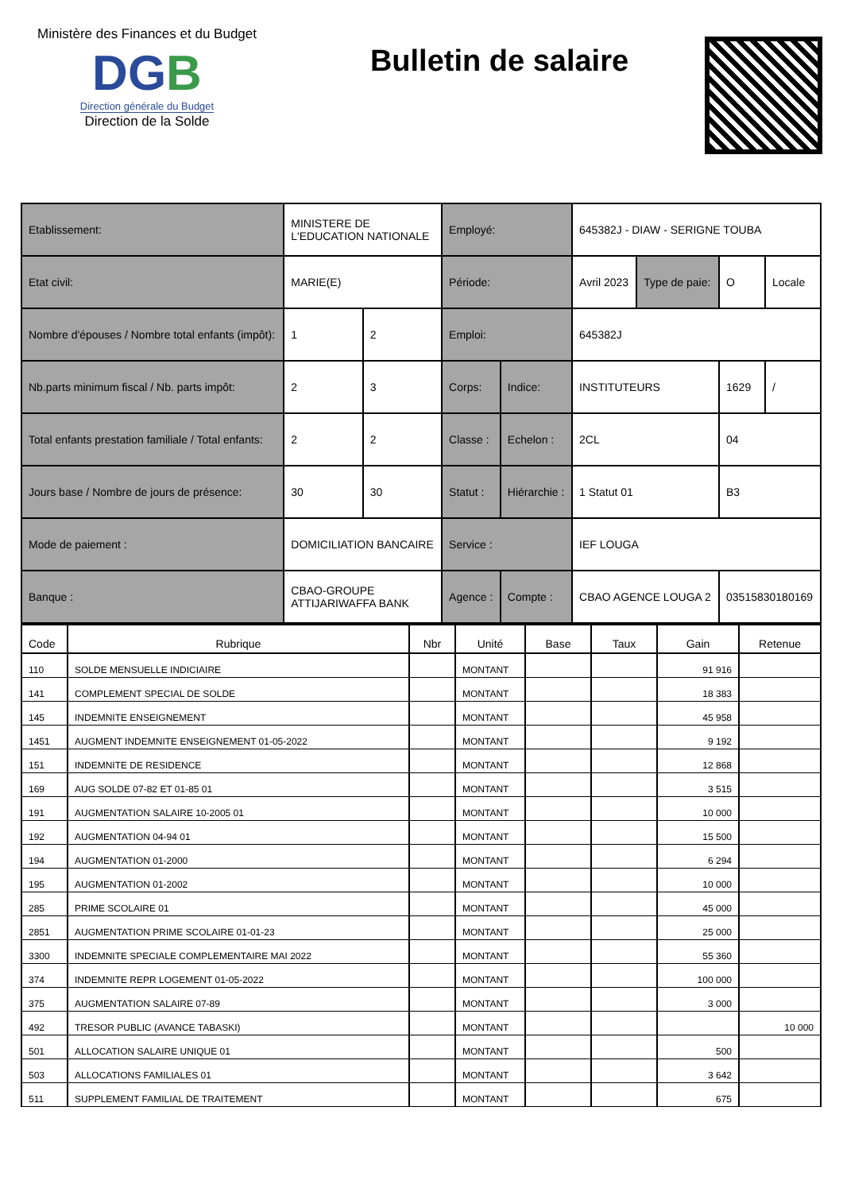Ministère des Finances et du Budget
DGB
Direction générale du Budget
Direction de la Solde
Bulletin de salaire
| Etablissement: | MINISTERE DE L'EDUCATION NATIONALE | | Employé: | | 645382J - DIAW - SERIGNE TOUBA | | | |
| Etat civil: | MARIE(E) | | Période: | | Avril 2023 | Type de paie: | O | Locale |
| Nombre d'épouses / Nombre total enfants (impôt): | 1 | 2 | Emploi: | | 645382J | | | |
| Nb.parts minimum fiscal / Nb. parts impôt: | 2 | 3 | Corps: | Indice: | INSTITUTEURS | | 1629 | / |
| Total enfants prestation familiale / Total enfants: | 2 | 2 | Classe : | Echelon : | 2CL | | 04 | |
| Jours base / Nombre de jours de présence: | 30 | 30 | Statut : | Hiérarchie : | 1 Statut 01 | | B3 | |
| Mode de paiement : | DOMICILIATION BANCAIRE | | Service : | | IEF LOUGA | | | |
| Banque : | CBAO-GROUPE ATTIJARIWAFFA BANK | | Agence : | Compte : | CBAO AGENCE LOUGA 2 | | 03515830180169 | |
| Code | Rubrique | Nbr | Unité | Base | Taux | Gain | Retenue |
| --- | --- | --- | --- | --- | --- | --- | --- |
| 110 | SOLDE MENSUELLE INDICIAIRE | | MONTANT | | | 91 916 | |
| 141 | COMPLEMENT SPECIAL DE SOLDE | | MONTANT | | | 18 383 | |
| 145 | INDEMNITE ENSEIGNEMENT | | MONTANT | | | 45 958 | |
| 1451 | AUGMENT INDEMNITE ENSEIGNEMENT 01-05-2022 | | MONTANT | | | 9 192 | |
| 151 | INDEMNITE DE RESIDENCE | | MONTANT | | | 12 868 | |
| 169 | AUG SOLDE 07-82 ET 01-85 01 | | MONTANT | | | 3 515 | |
| 191 | AUGMENTATION SALAIRE 10-2005 01 | | MONTANT | | | 10 000 | |
| 192 | AUGMENTATION 04-94 01 | | MONTANT | | | 15 500 | |
| 194 | AUGMENTATION 01-2000 | | MONTANT | | | 6 294 | |
| 195 | AUGMENTATION 01-2002 | | MONTANT | | | 10 000 | |
| 285 | PRIME SCOLAIRE 01 | | MONTANT | | | 45 000 | |
| 2851 | AUGMENTATION PRIME SCOLAIRE 01-01-23 | | MONTANT | | | 25 000 | |
| 3300 | INDEMNITE SPECIALE COMPLEMENTAIRE MAI 2022 | | MONTANT | | | 55 360 | |
| 374 | INDEMNITE REPR LOGEMENT 01-05-2022 | | MONTANT | | | 100 000 | |
| 375 | AUGMENTATION SALAIRE 07-89 | | MONTANT | | | 3 000 | |
| 492 | TRESOR PUBLIC (AVANCE TABASKI) | | MONTANT | | | | 10 000 |
| 501 | ALLOCATION SALAIRE UNIQUE 01 | | MONTANT | | | 500 | |
| 503 | ALLOCATIONS FAMILIALES 01 | | MONTANT | | | 3 642 | |
| 511 | SUPPLEMENT FAMILIAL DE TRAITEMENT | | MONTANT | | | 675 | |